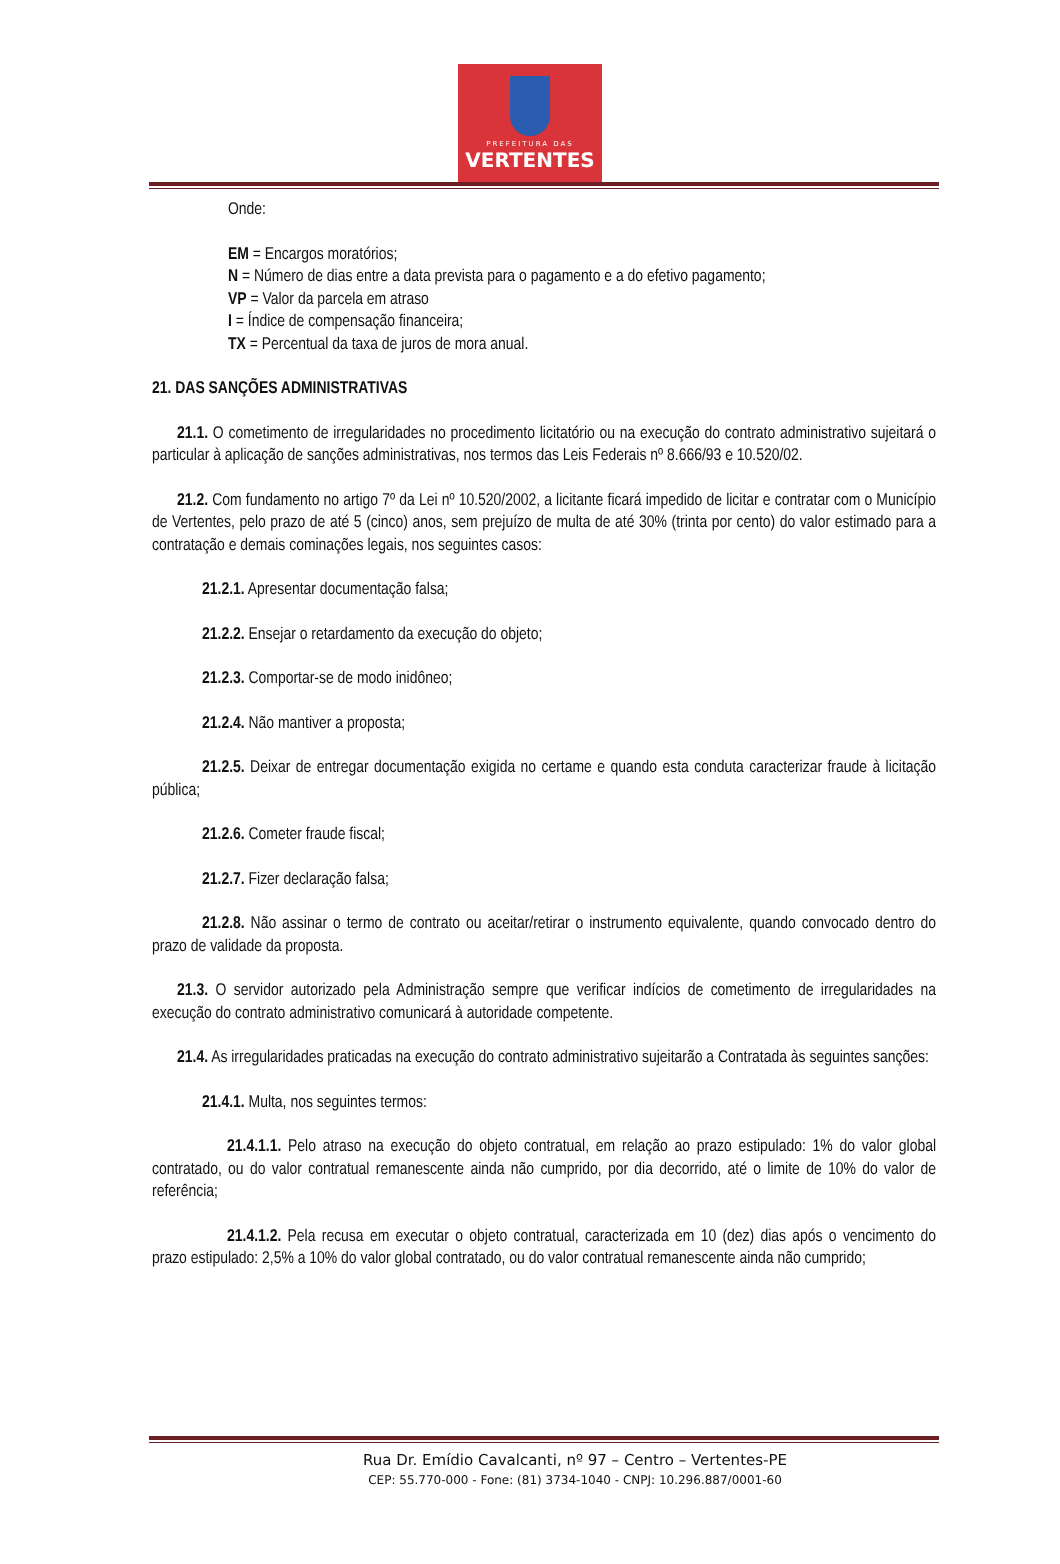PREFEITURA DAS
VERTENTES
Onde:
EM = Encargos moratórios;
N = Número de dias entre a data prevista para o pagamento e a do efetivo pagamento;
VP = Valor da parcela em atraso
I = Índice de compensação financeira;
TX = Percentual da taxa de juros de mora anual.
21. DAS SANÇÕES ADMINISTRATIVAS
21.1. O cometimento de irregularidades no procedimento licitatório ou na execução do contrato administrativo sujeitará o particular à aplicação de sanções administrativas, nos termos das Leis Federais nº 8.666/93 e 10.520/02.
21.2. Com fundamento no artigo 7º da Lei nº 10.520/2002, a licitante ficará impedido de licitar e contratar com o Município de Vertentes, pelo prazo de até 5 (cinco) anos, sem prejuízo de multa de até 30% (trinta por cento) do valor estimado para a contratação e demais cominações legais, nos seguintes casos:
21.2.1. Apresentar documentação falsa;
21.2.2. Ensejar o retardamento da execução do objeto;
21.2.3. Comportar-se de modo inidôneo;
21.2.4. Não mantiver a proposta;
21.2.5. Deixar de entregar documentação exigida no certame e quando esta conduta caracterizar fraude à licitação pública;
21.2.6. Cometer fraude fiscal;
21.2.7. Fizer declaração falsa;
21.2.8. Não assinar o termo de contrato ou aceitar/retirar o instrumento equivalente, quando convocado dentro do prazo de validade da proposta.
21.3. O servidor autorizado pela Administração sempre que verificar indícios de cometimento de irregularidades na execução do contrato administrativo comunicará à autoridade competente.
21.4. As irregularidades praticadas na execução do contrato administrativo sujeitarão a Contratada às seguintes sanções:
21.4.1. Multa, nos seguintes termos:
21.4.1.1. Pelo atraso na execução do objeto contratual, em relação ao prazo estipulado: 1% do valor global contratado, ou do valor contratual remanescente ainda não cumprido, por dia decorrido, até o limite de 10% do valor de referência;
21.4.1.2. Pela recusa em executar o objeto contratual, caracterizada em 10 (dez) dias após o vencimento do prazo estipulado: 2,5% a 10% do valor global contratado, ou do valor contratual remanescente ainda não cumprido;
Rua Dr. Emídio Cavalcanti, nº 97 – Centro – Vertentes-PE
CEP: 55.770-000 - Fone: (81) 3734-1040 - CNPJ: 10.296.887/0001-60